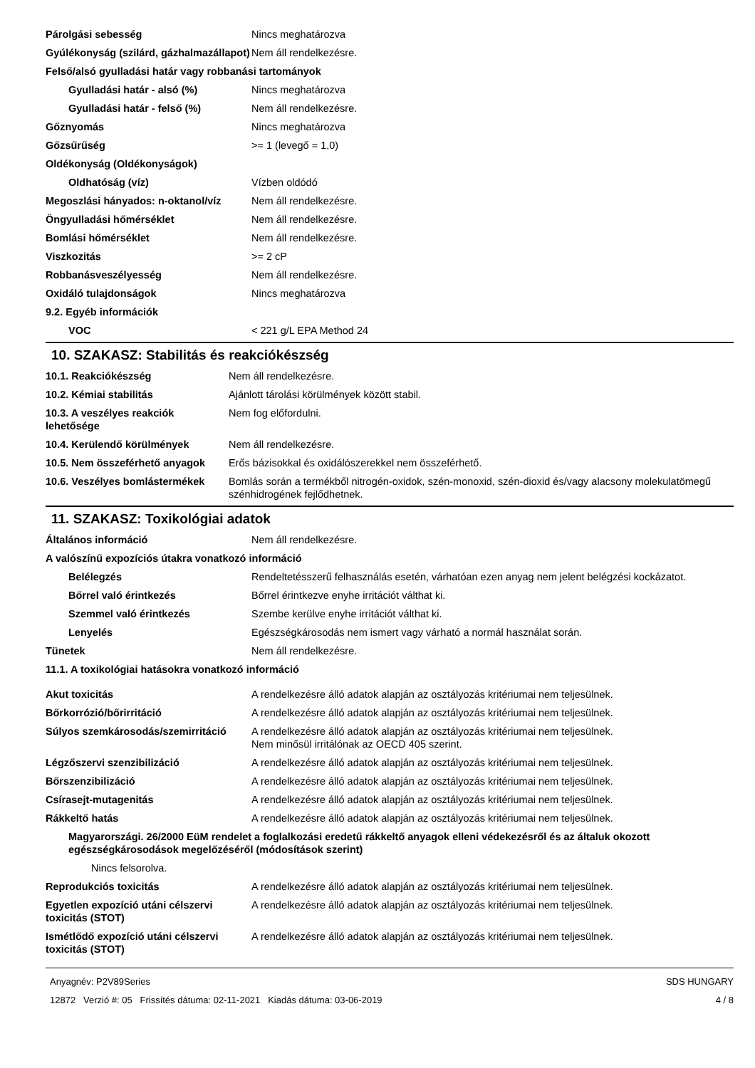| Párolgási sebesség | Nincs meghatározva |
| Gyúlékonyság (szilárd, gázhalmazállapot) | Nem áll rendelkezésre. |
| Felső/alsó gyulladási határ vagy robbanási tartományok | |
| Gyulladási határ - alsó (%) | Nincs meghatározva |
| Gyulladási határ - felső (%) | Nem áll rendelkezésre. |
| Gőznyomás | Nincs meghatározva |
| Gőzsűrűség | >= 1 (levegő = 1,0) |
| Oldékonyság (Oldékonyságok) | |
| Oldhatóság (víz) | Vízben oldódó |
| Megoszlási hányados: n-oktanol/víz | Nem áll rendelkezésre. |
| Öngyulladási hőmérséklet | Nem áll rendelkezésre. |
| Bomlási hőmérséklet | Nem áll rendelkezésre. |
| Viszkozitás | >= 2 cP |
| Robbanásveszélyesség | Nem áll rendelkezésre. |
| Oxidáló tulajdonságok | Nincs meghatározva |
| 9.2. Egyéb információk | |
| VOC | < 221 g/L EPA Method 24 |
10. SZAKASZ: Stabilitás és reakciókészség
| 10.1. Reakciókészség | Nem áll rendelkezésre. |
| 10.2. Kémiai stabilitás | Ajánlott tárolási körülmények között stabil. |
| 10.3. A veszélyes reakciók lehetősége | Nem fog előfordulni. |
| 10.4. Kerülendő körülmények | Nem áll rendelkezésre. |
| 10.5. Nem összeférhető anyagok | Erős bázisokkal és oxidálószerekkel nem összeférhető. |
| 10.6. Veszélyes bomlástermékek | Bomlás során a termékből nitrogén-oxidok, szén-monoxid, szén-dioxid és/vagy alacsony molekulatömegű szénhidrogének fejlődhetnek. |
11. SZAKASZ: Toxikológiai adatok
| Általános információ | Nem áll rendelkezésre. |
| A valószínű expozíciós útakra vonatkozó információ | |
| Belélegzés | Rendeltetésszerű felhasználás esetén, várhatóan ezen anyag nem jelent belégzési kockázatot. |
| Bőrrel való érintkezés | Bőrrel érintkezve enyhe irritációt válthat ki. |
| Szemmel való érintkezés | Szembe kerülve enyhe irritációt válthat ki. |
| Lenyelés | Egészségkárosodás nem ismert vagy várható a normál használat során. |
| Tünetek | Nem áll rendelkezésre. |
| 11.1. A toxikológiai hatásokra vonatkozó információ | |
| Akut toxicitás | A rendelkezésre álló adatok alapján az osztályozás kritériumai nem teljesülnek. |
| Bőrkorrózió/bőrirritáció | A rendelkezésre álló adatok alapján az osztályozás kritériumai nem teljesülnek. |
| Súlyos szemkárosodás/szemirritáció | A rendelkezésre álló adatok alapján az osztályozás kritériumai nem teljesülnek. Nem minősül irritálónak az OECD 405 szerint. |
| Légzőszervi szenzibilizáció | A rendelkezésre álló adatok alapján az osztályozás kritériumai nem teljesülnek. |
| Bőrszenzibilizáció | A rendelkezésre álló adatok alapján az osztályozás kritériumai nem teljesülnek. |
| Csírasejt-mutagenitás | A rendelkezésre álló adatok alapján az osztályozás kritériumai nem teljesülnek. |
| Rákkeltő hatás | A rendelkezésre álló adatok alapján az osztályozás kritériumai nem teljesülnek. |
| Magyarországi. 26/2000 EüM rendelet a foglalkozási eredetű rákkeltő anyagok elleni védekezésről és az általuk okozott egészségkárosodások megelőzéséről (módosítások szerint) | |
| Nincs felsorolva. | |
| Reprodukciós toxicitás | A rendelkezésre álló adatok alapján az osztályozás kritériumai nem teljesülnek. |
| Egyetlen expozíció utáni célszervi toxicitás (STOT) | A rendelkezésre álló adatok alapján az osztályozás kritériumai nem teljesülnek. |
| Ismétlődő expozíció utáni célszervi toxicitás (STOT) | A rendelkezésre álló adatok alapján az osztályozás kritériumai nem teljesülnek. |
Anyagnév: P2V89Series
12872 Verzió #: 05 Frissítés dátuma: 02-11-2021 Kiadás dátuma: 03-06-2019
SDS HUNGARY
4 / 8